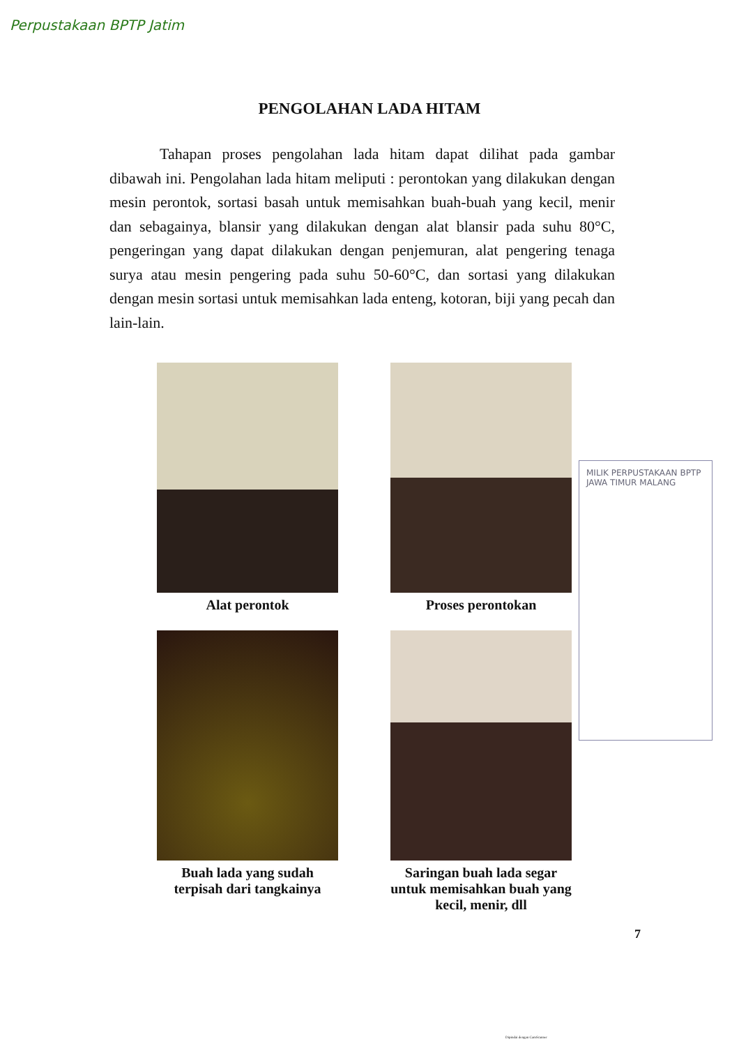Perpustakaan BPTP Jatim
PENGOLAHAN LADA HITAM
Tahapan proses pengolahan lada hitam dapat dilihat pada gambar dibawah ini. Pengolahan lada hitam meliputi : perontokan yang dilakukan dengan mesin perontok, sortasi basah untuk memisahkan buah-buah yang kecil, menir dan sebagainya, blansir yang dilakukan dengan alat blansir pada suhu 80°C, pengeringan yang dapat dilakukan dengan penjemuran, alat pengering tenaga surya atau mesin pengering pada suhu 50-60°C, dan sortasi yang dilakukan dengan mesin sortasi untuk memisahkan lada enteng, kotoran, biji yang pecah dan lain-lain.
Alat perontok
Proses perontokan
Buah lada yang sudah terpisah dari tangkainya
Saringan buah lada segar untuk memisahkan buah yang kecil, menir, dll
7
MILIK PERPUSTAKAAN BPTP JAWA TIMUR MALANG
Dipindai dengan CamScanner